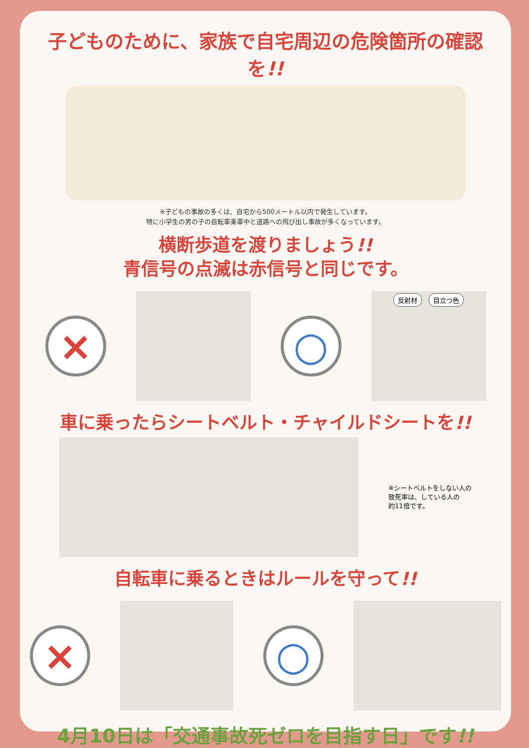子どものために、家族で自宅周辺の危険箇所の確認を!!
※子どもの事故の多くは、自宅から500メートル以内で発生しています。
特に小学生の男の子の自転車乗車中と道路への飛び出し事故が多くなっています。
横断歩道を渡りましょう!!
青信号の点滅は赤信号と同じです。
× ○
反射材 目立つ色
車に乗ったらシートベルト・チャイルドシートを!!
※シートベルトをしない人の
致死率は、している人の
約11倍です。
自転車に乗るときはルールを守って!!
× ○
4月10日は「交通事故死ゼロを目指す日」です!!